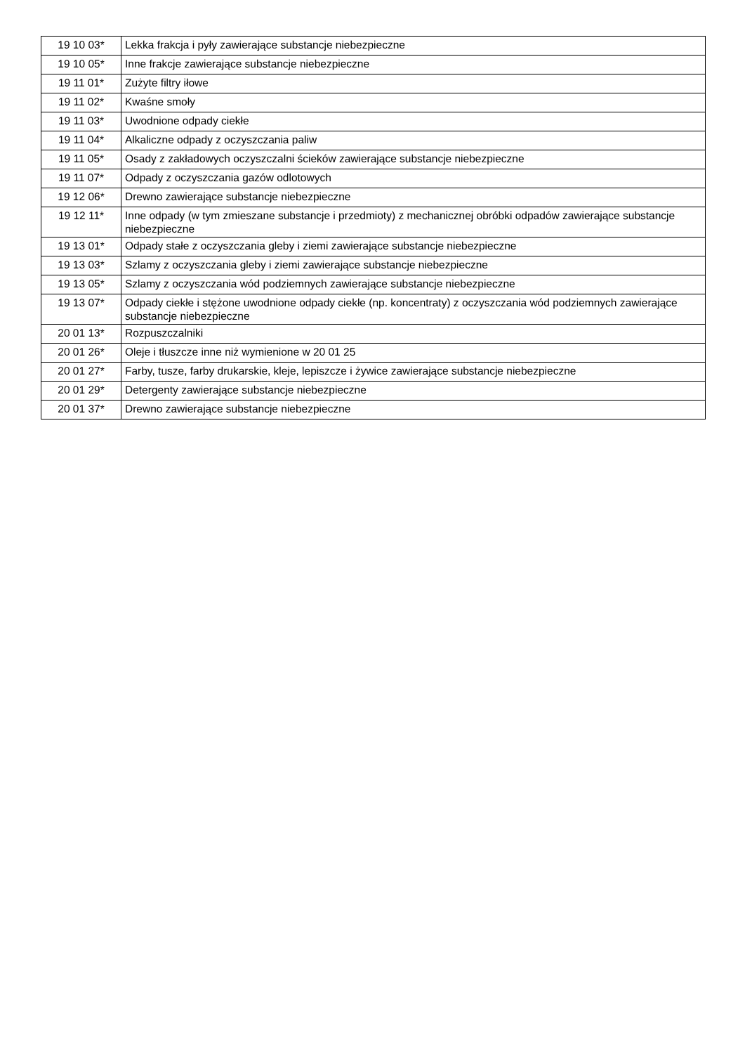| 19 10 03* | Lekka frakcja i pyły zawierające substancje niebezpieczne |
| 19 10 05* | Inne frakcje zawierające substancje niebezpieczne |
| 19 11 01* | Zużyte filtry iłowe |
| 19 11 02* | Kwaśne smoły |
| 19 11 03* | Uwodnione odpady ciekłe |
| 19 11 04* | Alkaliczne odpady z oczyszczania paliw |
| 19 11 05* | Osady z zakładowych oczyszczalni ścieków zawierające substancje niebezpieczne |
| 19 11 07* | Odpady z oczyszczania gazów odlotowych |
| 19 12 06* | Drewno zawierające substancje niebezpieczne |
| 19 12 11* | Inne odpady (w tym zmieszane substancje i przedmioty) z mechanicznej obróbki odpadów zawierające substancje niebezpieczne |
| 19 13 01* | Odpady stałe z oczyszczania gleby i ziemi zawierające substancje niebezpieczne |
| 19 13 03* | Szlamy z oczyszczania gleby i ziemi zawierające substancje niebezpieczne |
| 19 13 05* | Szlamy z oczyszczania wód podziemnych zawierające substancje niebezpieczne |
| 19 13 07* | Odpady ciekłe i stężone uwodnione odpady ciekłe (np. koncentraty) z oczyszczania wód podziemnych zawierające substancje niebezpieczne |
| 20 01 13* | Rozpuszczalniki |
| 20 01 26* | Oleje i tłuszcze inne niż wymienione w 20 01 25 |
| 20 01 27* | Farby, tusze, farby drukarskie, kleje, lepiszcze i żywice zawierające substancje niebezpieczne |
| 20 01 29* | Detergenty zawierające substancje niebezpieczne |
| 20 01 37* | Drewno zawierające substancje niebezpieczne |